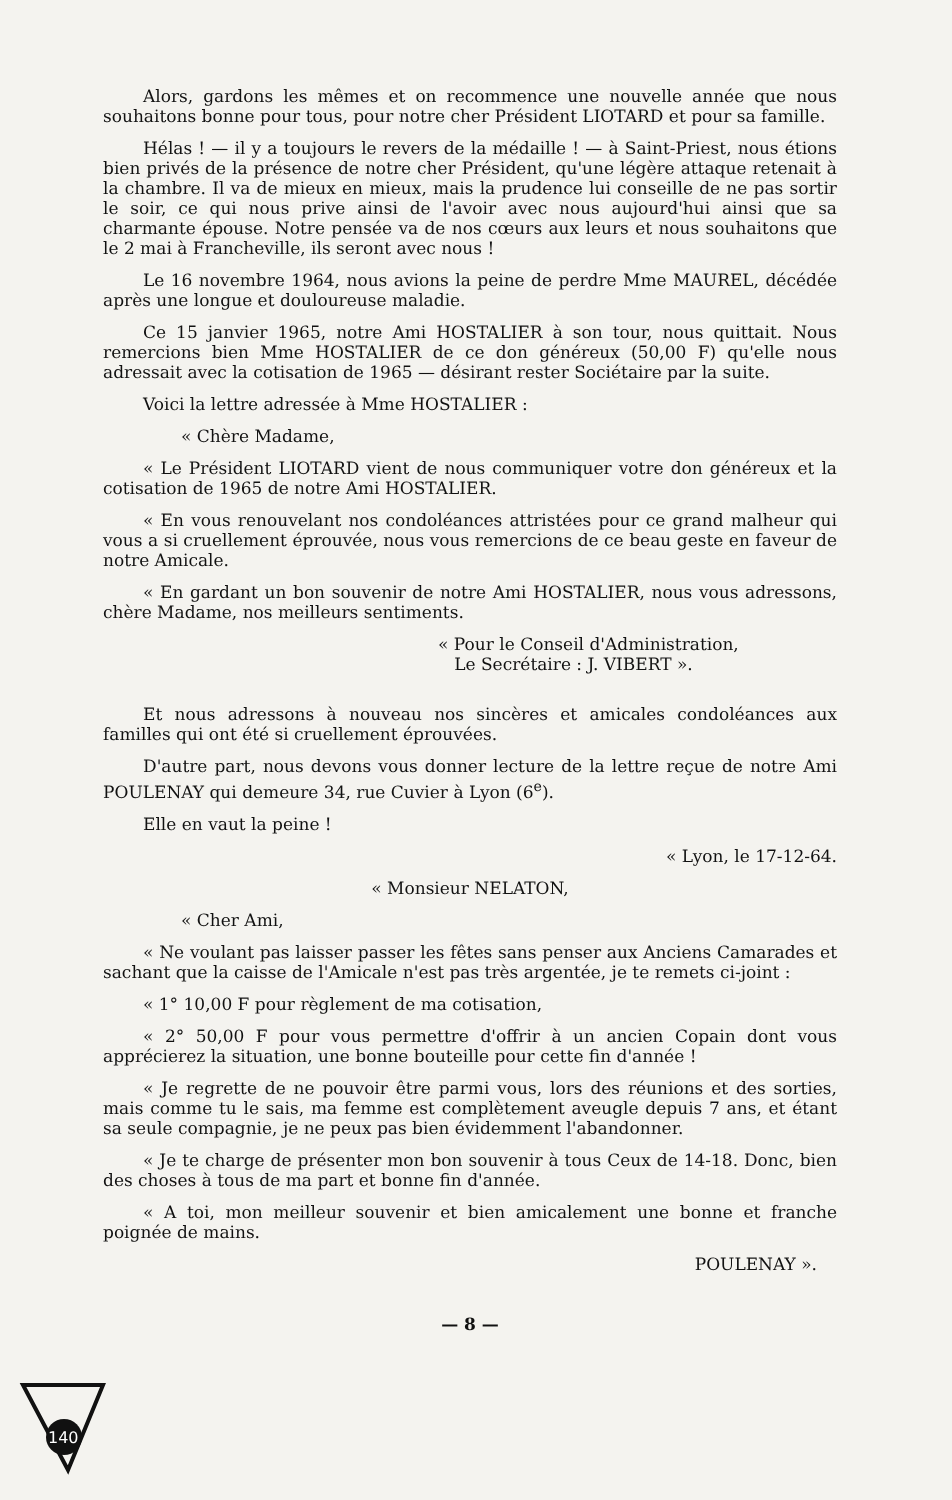Alors, gardons les mêmes et on recommence une nouvelle année que nous souhaitons bonne pour tous, pour notre cher Président LIOTARD et pour sa famille.
Hélas ! — il y a toujours le revers de la médaille ! — à Saint-Priest, nous étions bien privés de la présence de notre cher Président, qu'une légère attaque retenait à la chambre. Il va de mieux en mieux, mais la prudence lui conseille de ne pas sortir le soir, ce qui nous prive ainsi de l'avoir avec nous aujourd'hui ainsi que sa charmante épouse. Notre pensée va de nos cœurs aux leurs et nous souhaitons que le 2 mai à Francheville, ils seront avec nous !
Le 16 novembre 1964, nous avions la peine de perdre Mme MAUREL, décédée après une longue et douloureuse maladie.
Ce 15 janvier 1965, notre Ami HOSTALIER à son tour, nous quittait. Nous remercions bien Mme HOSTALIER de ce don généreux (50,00 F) qu'elle nous adressait avec la cotisation de 1965 — désirant rester Sociétaire par la suite.
Voici la lettre adressée à Mme HOSTALIER :
« Chère Madame,
« Le Président LIOTARD vient de nous communiquer votre don généreux et la cotisation de 1965 de notre Ami HOSTALIER.
« En vous renouvelant nos condoléances attristées pour ce grand malheur qui vous a si cruellement éprouvée, nous vous remercions de ce beau geste en faveur de notre Amicale.
« En gardant un bon souvenir de notre Ami HOSTALIER, nous vous adressons, chère Madame, nos meilleurs sentiments.
« Pour le Conseil d'Administration,
Le Secrétaire : J. VIBERT ».
Et nous adressons à nouveau nos sincères et amicales condoléances aux familles qui ont été si cruellement éprouvées.
D'autre part, nous devons vous donner lecture de la lettre reçue de notre Ami POULENAY qui demeure 34, rue Cuvier à Lyon (6<sup>e</sup>).
Elle en vaut la peine !
« Lyon, le 17-12-64.
« Monsieur NELATON,
« Cher Ami,
« Ne voulant pas laisser passer les fêtes sans penser aux Anciens Camarades et sachant que la caisse de l'Amicale n'est pas très argentée, je te remets ci-joint :
« 1° 10,00 F pour règlement de ma cotisation,
« 2° 50,00 F pour vous permettre d'offrir à un ancien Copain dont vous apprécierez la situation, une bonne bouteille pour cette fin d'année !
« Je regrette de ne pouvoir être parmi vous, lors des réunions et des sorties, mais comme tu le sais, ma femme est complètement aveugle depuis 7 ans, et étant sa seule compagnie, je ne peux pas bien évidemment l'abandonner.
« Je te charge de présenter mon bon souvenir à tous Ceux de 14-18. Donc, bien des choses à tous de ma part et bonne fin d'année.
« A toi, mon meilleur souvenir et bien amicalement une bonne et franche poignée de mains.
POULENAY ».
— 8 —
140